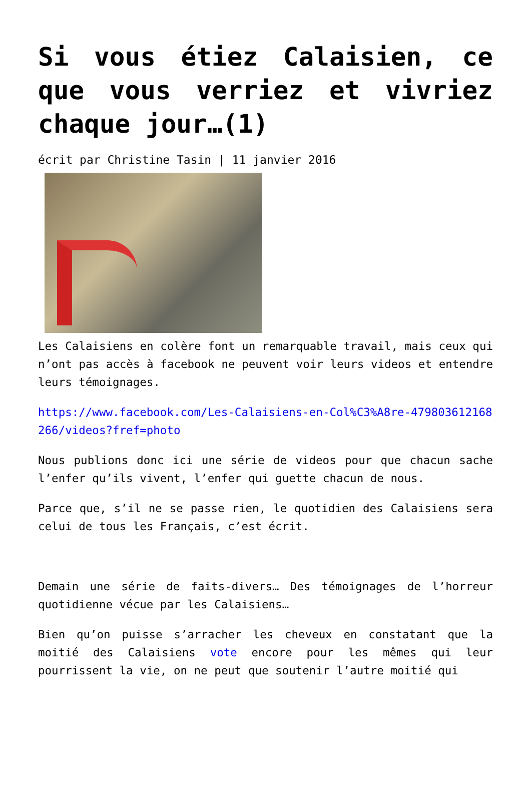Si vous étiez Calaisien, ce que vous verriez et vivriez chaque jour…(1)
écrit par Christine Tasin | 11 janvier 2016
Les Calaisiens en colère font un remarquable travail, mais ceux qui n’ont pas accès à facebook ne peuvent voir leurs videos et entendre leurs témoignages.
https://www.facebook.com/Les-Calaisiens-en-Col%C3%A8re-479803612168266/videos?fref=photo
Nous publions donc ici une série de videos pour que chacun sache l’enfer qu’ils vivent, l’enfer qui guette chacun de nous.
Parce que, s’il ne se passe rien, le quotidien des Calaisiens sera celui de tous les Français, c’est écrit.
Demain une série de faits-divers… Des témoignages de l’horreur quotidienne vécue par les Calaisiens…
Bien qu’on puisse s’arracher les cheveux en constatant que la moitié des Calaisiens vote encore pour les mêmes qui leur pourrissent la vie, on ne peut que soutenir l’autre moitié qui